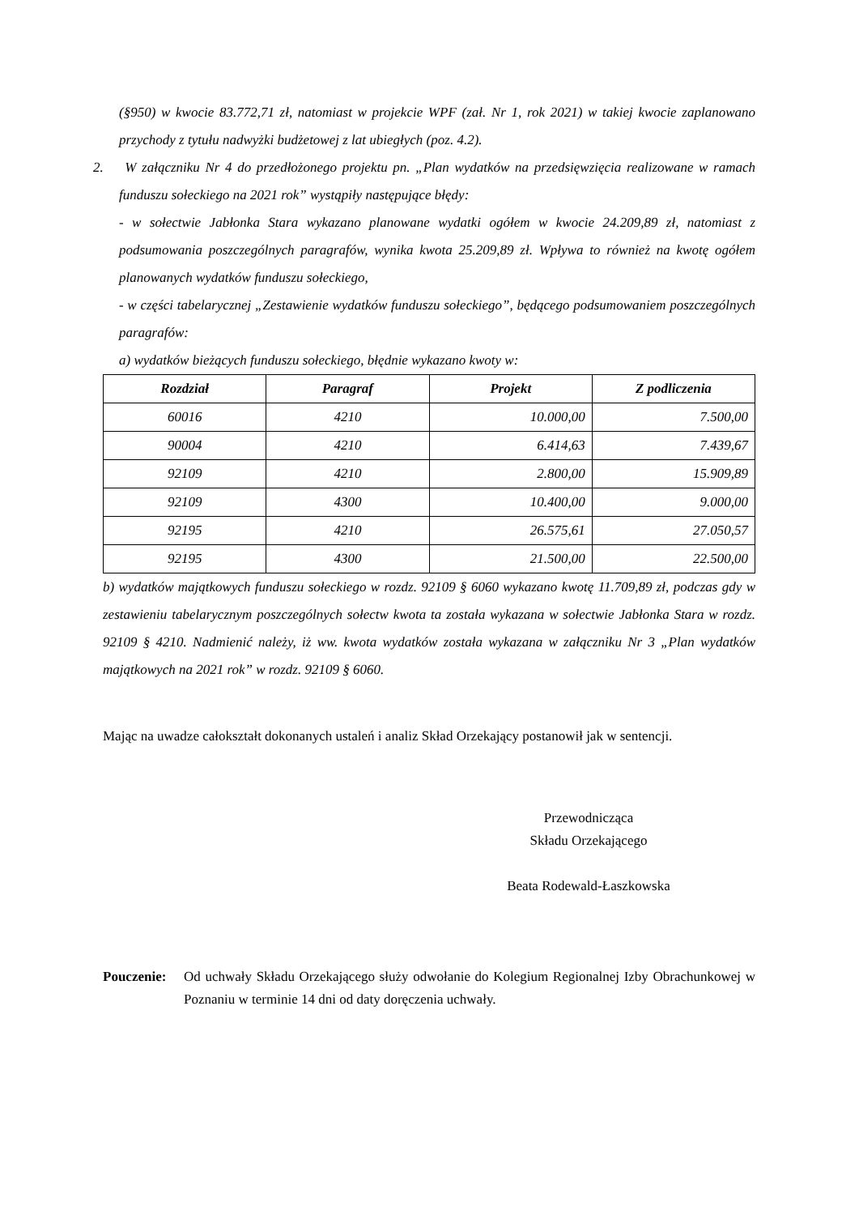(§950) w kwocie 83.772,71 zł, natomiast w projekcie WPF (zał. Nr 1, rok 2021) w takiej kwocie zaplanowano przychody z tytułu nadwyżki budżetowej z lat ubiegłych (poz. 4.2).
2. W załączniku Nr 4 do przedłożonego projektu pn. „Plan wydatków na przedsięwzięcia realizowane w ramach funduszu sołeckiego na 2021 rok” wystąpiły następujące błędy:
- w sołectwie Jabłonka Stara wykazano planowane wydatki ogółem w kwocie 24.209,89 zł, natomiast z podsumowania poszczególnych paragrafów, wynika kwota 25.209,89 zł. Wpływa to również na kwotę ogółem planowanych wydatków funduszu sołeckiego,
- w części tabelarycznej „Zestawienie wydatków funduszu sołeckiego”, będącego podsumowaniem poszczególnych paragrafów:
a) wydatków bieżących funduszu sołeckiego, błędnie wykazano kwoty w:
| Rozdział | Paragraf | Projekt | Z podliczenia |
| --- | --- | --- | --- |
| 60016 | 4210 | 10.000,00 | 7.500,00 |
| 90004 | 4210 | 6.414,63 | 7.439,67 |
| 92109 | 4210 | 2.800,00 | 15.909,89 |
| 92109 | 4300 | 10.400,00 | 9.000,00 |
| 92195 | 4210 | 26.575,61 | 27.050,57 |
| 92195 | 4300 | 21.500,00 | 22.500,00 |
b) wydatków majątkowych funduszu sołeckiego w rozdz. 92109 § 6060 wykazano kwotę 11.709,89 zł, podczas gdy w zestawieniu tabelarycznym poszczególnych sołectw kwota ta została wykazana w sołectwie Jabłonka Stara w rozdz. 92109 § 4210. Nadmienić należy, iż ww. kwota wydatków została wykazana w załączniku Nr 3 „Plan wydatków majątkowych na 2021 rok” w rozdz. 92109 § 6060.
Mając na uwadze całokształt dokonanych ustaleń i analiz Skład Orzekający postanowił jak w sentencji.
Przewodnicząca
Składu Orzekającego
Beata Rodewald-Łaszkowska
Pouczenie:
Od uchwały Składu Orzekającego służy odwołanie do Kolegium Regionalnej Izby Obrachunkowej w Poznaniu w terminie 14 dni od daty doręczenia uchwały.